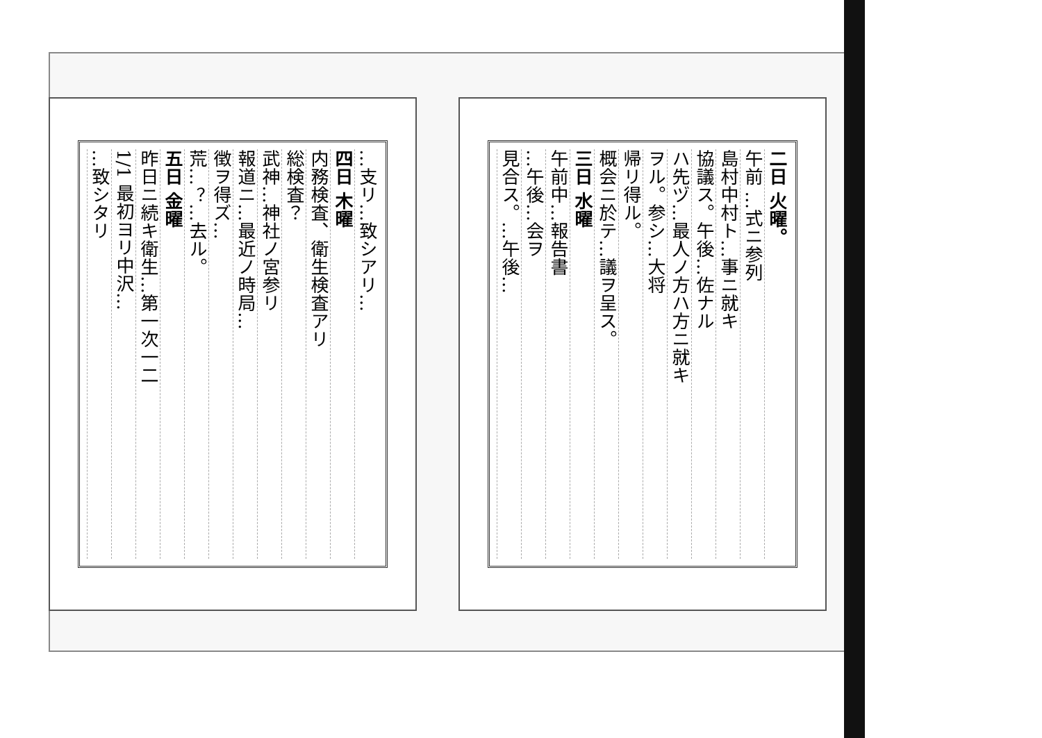二日 火曜。
午前 …式ニ参列
島村中村ト…事ニ就キ
協議ス。午後…佐ナル
ハ先ヅ…最人ノ方ハ方ニ就キ
ヲル。参シ…大将
帰リ得ル。
概会ニ於テ…議ヲ呈ス。
三日 水曜
午前中…報告書
…午後…会ヲ
見合ス。…午後…
…支リ…致シアリ…
四日 木曜
内務検査、衛生検査アリ
総検査？
武神…神社ノ宮参リ
報道ニ…最近ノ時局…
徴ヲ得ズ…
荒…？…去ル。
五日 金曜
昨日ニ続キ衛生…第一次一二
1/1 最初ヨリ中沢…
…致シタリ